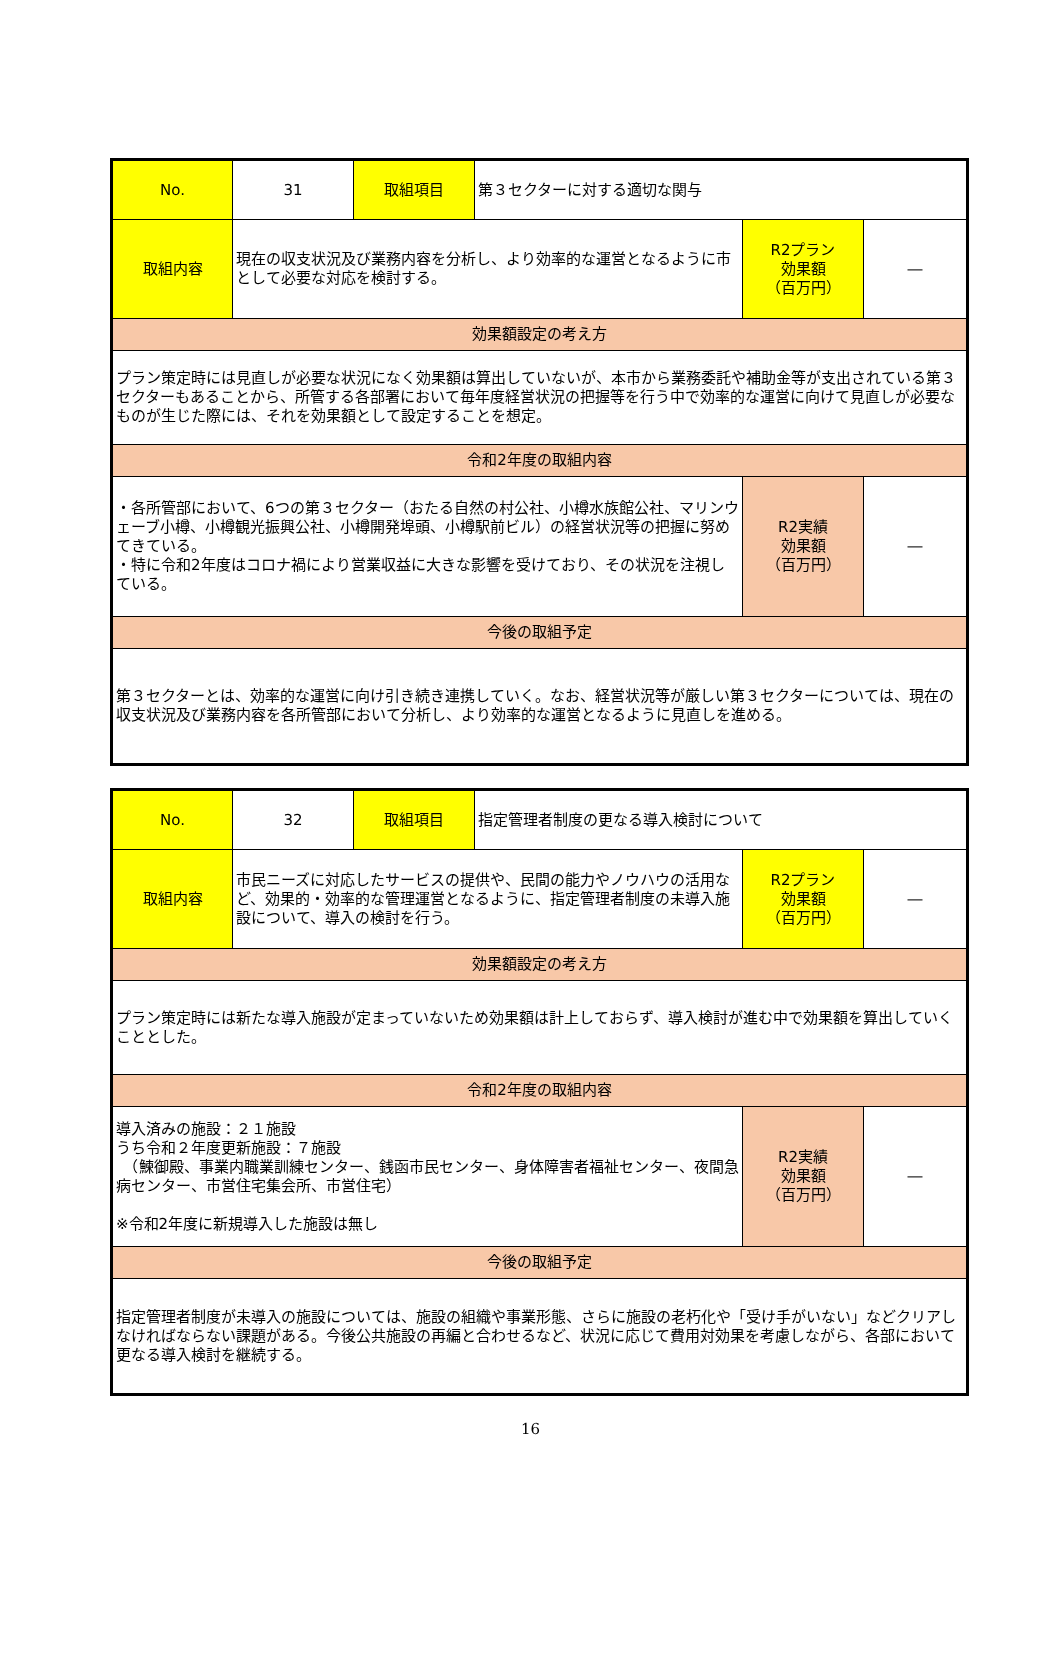| No. | 31 | 取組項目 | 第３セクターに対する適切な関与 | | |
| 取組内容 | 現在の収支状況及び業務内容を分析し、より効率的な運営となるように市として必要な対応を検討する。 | | | R2プラン 効果額 （百万円） | ― |
| 効果額設定の考え方 | | | | | |
| プラン策定時には見直しが必要な状況になく効果額は算出していないが、本市から業務委託や補助金等が支出されている第３セクターもあることから、所管する各部署において毎年度経営状況の把握等を行う中で効率的な運営に向けて見直しが必要なものが生じた際には、それを効果額として設定することを想定。 | | | | | |
| 令和2年度の取組内容 | | | | | |
| ・各所管部において、6つの第３セクター（おたる自然の村公社、小樽水族館公社、マリンウェーブ小樽、小樽観光振興公社、小樽開発埠頭、小樽駅前ビル）の経営状況等の把握に努めてきている。 ・特に令和2年度はコロナ禍により営業収益に大きな影響を受けており、その状況を注視している。 | | | | R2実績 効果額 （百万円） | ― |
| 今後の取組予定 | | | | | |
| 第３セクターとは、効率的な運営に向け引き続き連携していく。なお、経営状況等が厳しい第３セクターについては、現在の収支状況及び業務内容を各所管部において分析し、より効率的な運営となるように見直しを進める。 | | | | | |
| No. | 32 | 取組項目 | 指定管理者制度の更なる導入検討について | | |
| 取組内容 | 市民ニーズに対応したサービスの提供や、民間の能力やノウハウの活用など、効果的・効率的な管理運営となるように、指定管理者制度の未導入施設について、導入の検討を行う。 | | | R2プラン 効果額 （百万円） | ― |
| 効果額設定の考え方 | | | | | |
| プラン策定時には新たな導入施設が定まっていないため効果額は計上しておらず、導入検討が進む中で効果額を算出していくこととした。 | | | | | |
| 令和2年度の取組内容 | | | | | |
| 導入済みの施設：２１施設 うち令和２年度更新施設：７施設 （鰊御殿、事業内職業訓練センター、銭函市民センター、身体障害者福祉センター、夜間急病センター、市営住宅集会所、市営住宅） ※令和2年度に新規導入した施設は無し | | | | R2実績 効果額 （百万円） | ― |
| 今後の取組予定 | | | | | |
| 指定管理者制度が未導入の施設については、施設の組織や事業形態、さらに施設の老朽化や「受け手がいない」などクリアしなければならない課題がある。今後公共施設の再編と合わせるなど、状況に応じて費用対効果を考慮しながら、各部において更なる導入検討を継続する。 | | | | | |
16